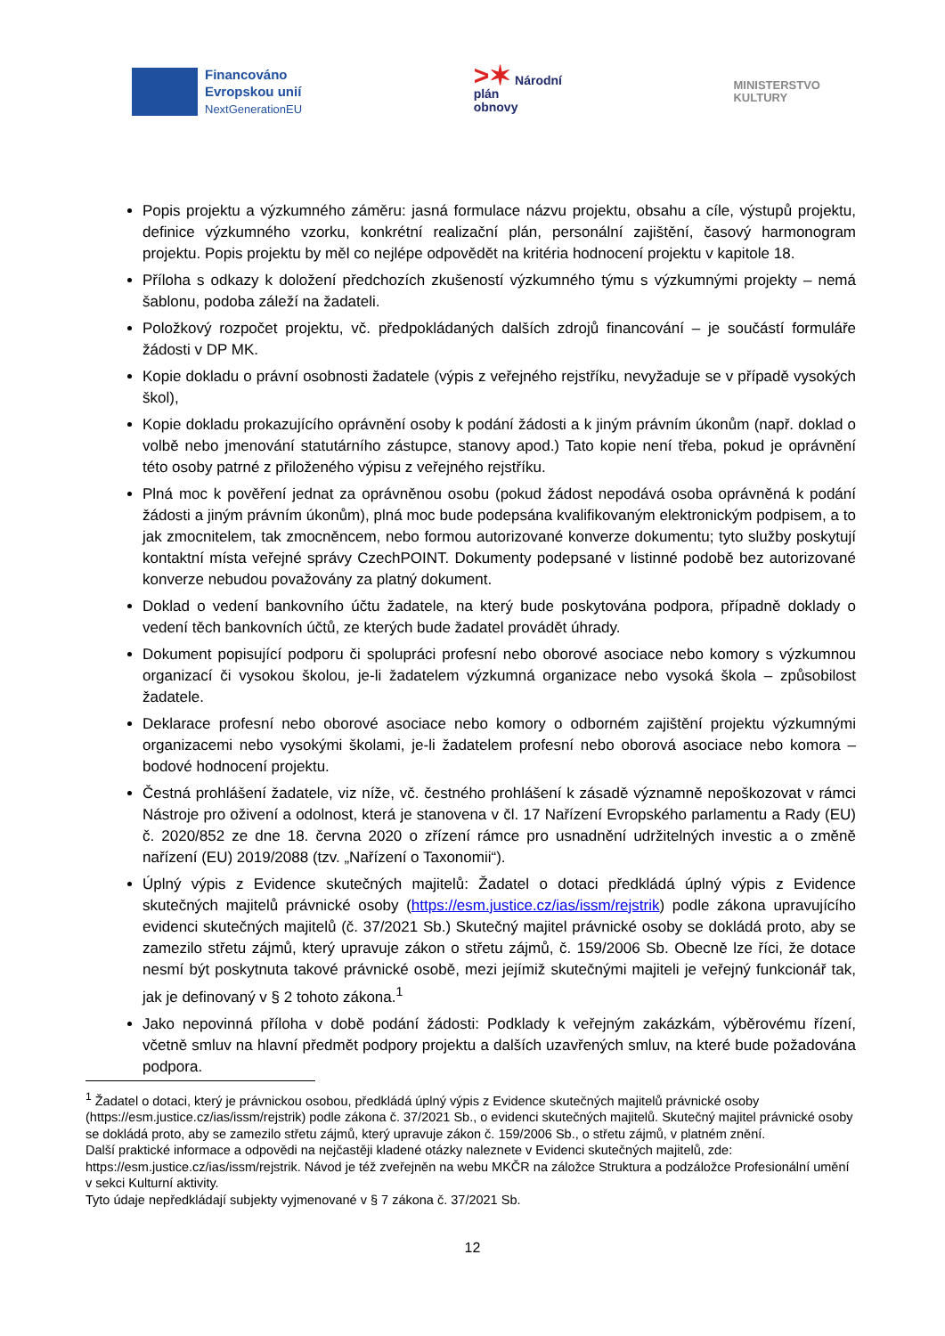Financováno
Evropskou unií
NextGenerationEU
>✶ Národní
plán
obnovy
MINISTERSTVO
KULTURY
Popis projektu a výzkumného záměru: jasná formulace názvu projektu, obsahu a cíle, výstupů projektu, definice výzkumného vzorku, konkrétní realizační plán, personální zajištění, časový harmonogram projektu. Popis projektu by měl co nejlépe odpovědět na kritéria hodnocení projektu v kapitole 18.
Příloha s odkazy k doložení předchozích zkušeností výzkumného týmu s výzkumnými projekty – nemá šablonu, podoba záleží na žadateli.
Položkový rozpočet projektu, vč. předpokládaných dalších zdrojů financování – je součástí formuláře žádosti v DP MK.
Kopie dokladu o právní osobnosti žadatele (výpis z veřejného rejstříku, nevyžaduje se v případě vysokých škol),
Kopie dokladu prokazujícího oprávnění osoby k podání žádosti a k jiným právním úkonům (např. doklad o volbě nebo jmenování statutárního zástupce, stanovy apod.) Tato kopie není třeba, pokud je oprávnění této osoby patrné z přiloženého výpisu z veřejného rejstříku.
Plná moc k pověření jednat za oprávněnou osobu (pokud žádost nepodává osoba oprávněná k podání žádosti a jiným právním úkonům), plná moc bude podepsána kvalifikovaným elektronickým podpisem, a to jak zmocnitelem, tak zmocněncem, nebo formou autorizované konverze dokumentu; tyto služby poskytují kontaktní místa veřejné správy CzechPOINT. Dokumenty podepsané v listinné podobě bez autorizované konverze nebudou považovány za platný dokument.
Doklad o vedení bankovního účtu žadatele, na který bude poskytována podpora, případně doklady o vedení těch bankovních účtů, ze kterých bude žadatel provádět úhrady.
Dokument popisující podporu či spolupráci profesní nebo oborové asociace nebo komory s výzkumnou organizací či vysokou školou, je-li žadatelem výzkumná organizace nebo vysoká škola – způsobilost žadatele.
Deklarace profesní nebo oborové asociace nebo komory o odborném zajištění projektu výzkumnými organizacemi nebo vysokými školami, je-li žadatelem profesní nebo oborová asociace nebo komora – bodové hodnocení projektu.
Čestná prohlášení žadatele, viz níže, vč. čestného prohlášení k zásadě významně nepoškozovat v rámci Nástroje pro oživení a odolnost, která je stanovena v čl. 17 Nařízení Evropského parlamentu a Rady (EU) č. 2020/852 ze dne 18. června 2020 o zřízení rámce pro usnadnění udržitelných investic a o změně nařízení (EU) 2019/2088 (tzv. „Nařízení o Taxonomii“).
Úplný výpis z Evidence skutečných majitelů: Žadatel o dotaci předkládá úplný výpis z Evidence skutečných majitelů právnické osoby (https://esm.justice.cz/ias/issm/rejstrik) podle zákona upravujícího evidenci skutečných majitelů (č. 37/2021 Sb.) Skutečný majitel právnické osoby se dokládá proto, aby se zamezilo střetu zájmů, který upravuje zákon o střetu zájmů, č. 159/2006 Sb. Obecně lze říci, že dotace nesmí být poskytnuta takové právnické osobě, mezi jejímiž skutečnými majiteli je veřejný funkcionář tak, jak je definovaný v § 2 tohoto zákona.<sup>1</sup>
Jako nepovinná příloha v době podání žádosti: Podklady k veřejným zakázkám, výběrovému řízení, včetně smluv na hlavní předmět podpory projektu a dalších uzavřených smluv, na které bude požadována podpora.
<sup>1</sup> Žadatel o dotaci, který je právnickou osobou, předkládá úplný výpis z Evidence skutečných majitelů právnické osoby (https://esm.justice.cz/ias/issm/rejstrik) podle zákona č. 37/2021 Sb., o evidenci skutečných majitelů. Skutečný majitel právnické osoby se dokládá proto, aby se zamezilo střetu zájmů, který upravuje zákon č. 159/2006 Sb., o střetu zájmů, v platném znění.
Další praktické informace a odpovědi na nejčastěji kladené otázky naleznete v Evidenci skutečných majitelů, zde: https://esm.justice.cz/ias/issm/rejstrik. Návod je též zveřejněn na webu MKČR na záložce Struktura a podzáložce Profesionální umění v sekci Kulturní aktivity.
Tyto údaje nepředkládají subjekty vyjmenované v § 7 zákona č. 37/2021 Sb.
12